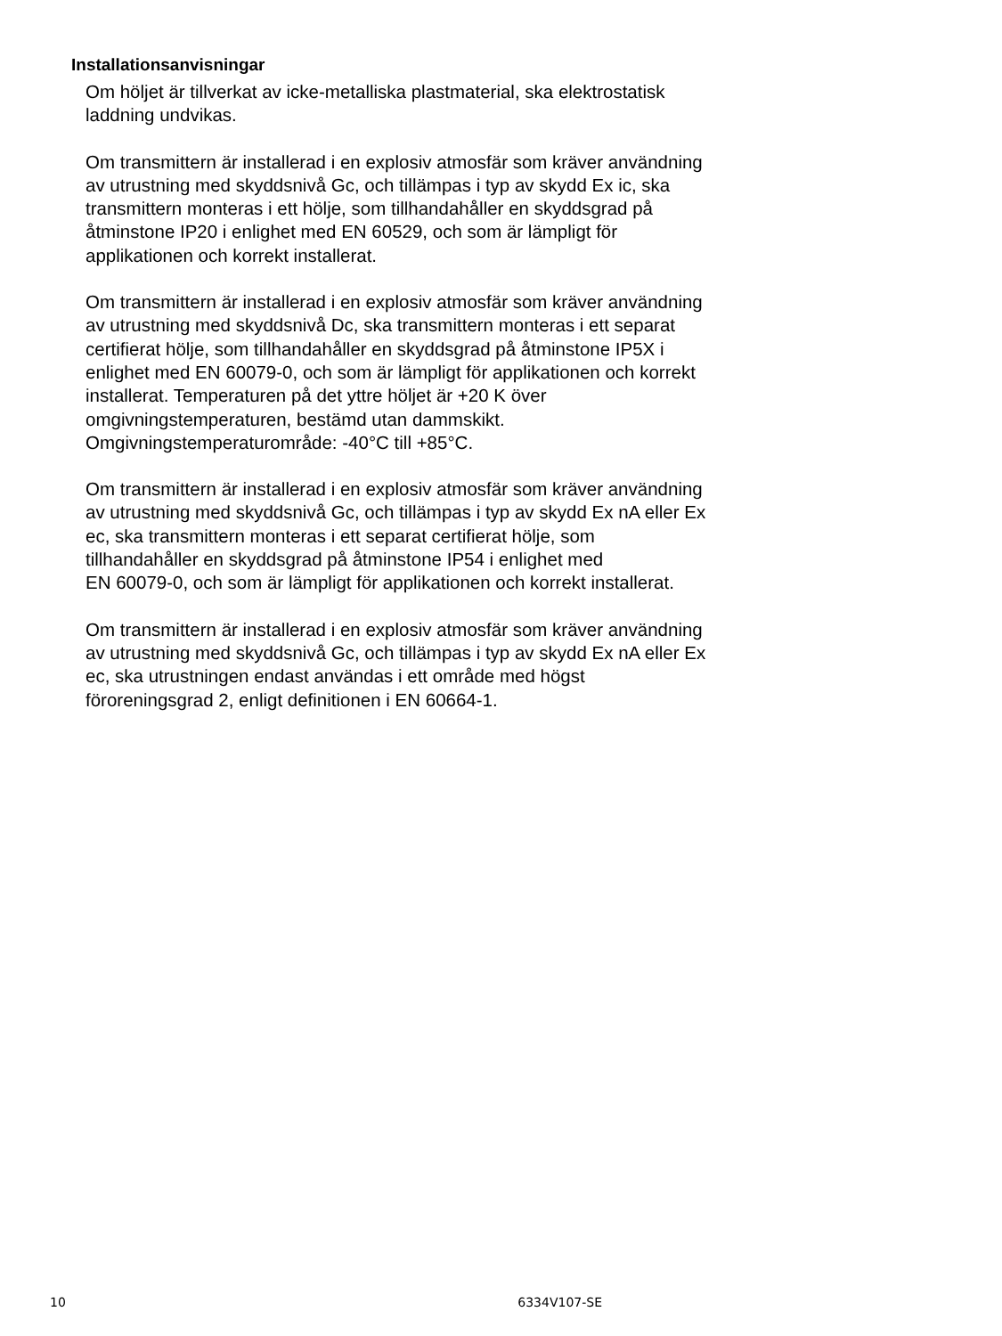Installationsanvisningar
Om höljet är tillverkat av icke-metalliska plastmaterial, ska elektrostatisk
laddning undvikas.
Om transmittern är installerad i en explosiv atmosfär som kräver användning
av utrustning med skyddsnivå Gc, och tillämpas i typ av skydd Ex ic, ska
transmittern monteras i ett hölje, som tillhandahåller en skyddsgrad på
åtminstone IP20 i enlighet med EN 60529, och som är lämpligt för
applikationen och korrekt installerat.
Om transmittern är installerad i en explosiv atmosfär som kräver användning
av utrustning med skyddsnivå Dc, ska transmittern monteras i ett separat
certifierat hölje, som tillhandahåller en skyddsgrad på åtminstone IP5X i
enlighet med EN 60079-0, och som är lämpligt för applikationen och korrekt
installerat. Temperaturen på det yttre höljet är +20 K över
omgivningstemperaturen, bestämd utan dammskikt.
Omgivningstemperaturområde: -40°C till +85°C.
Om transmittern är installerad i en explosiv atmosfär som kräver användning
av utrustning med skyddsnivå Gc, och tillämpas i typ av skydd Ex nA eller Ex
ec, ska transmittern monteras i ett separat certifierat hölje, som
tillhandahåller en skyddsgrad på åtminstone IP54 i enlighet med
EN 60079-0, och som är lämpligt för applikationen och korrekt installerat.
Om transmittern är installerad i en explosiv atmosfär som kräver användning
av utrustning med skyddsnivå Gc, och tillämpas i typ av skydd Ex nA eller Ex
ec, ska utrustningen endast användas i ett område med högst
föroreningsgrad 2, enligt definitionen i EN 60664-1.
10 6334V107-SE